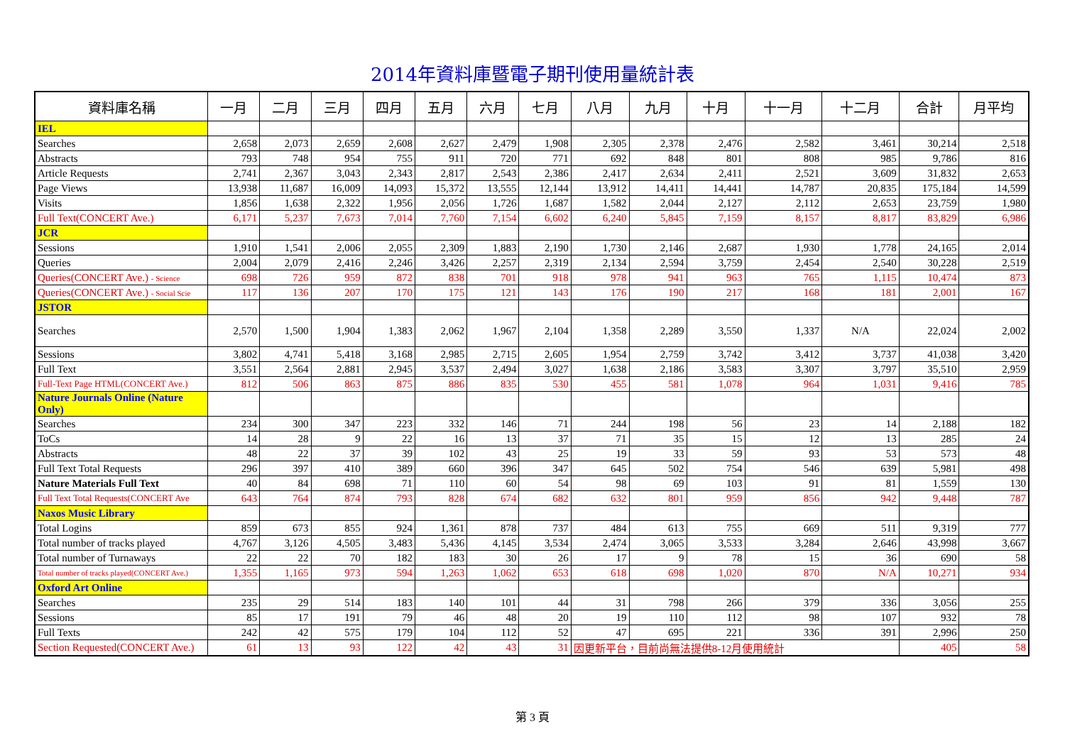2014年資料庫暨電子期刊使用量統計表
| 資料庫名稱 | 一月 | 二月 | 三月 | 四月 | 五月 | 六月 | 七月 | 八月 | 九月 | 十月 | 十一月 | 十二月 | 合計 | 月平均 |
| --- | --- | --- | --- | --- | --- | --- | --- | --- | --- | --- | --- | --- | --- | --- |
| IEL | | | | | | | | | | | | | | |
| Searches | 2,658 | 2,073 | 2,659 | 2,608 | 2,627 | 2,479 | 1,908 | 2,305 | 2,378 | 2,476 | 2,582 | 3,461 | 30,214 | 2,518 |
| Abstracts | 793 | 748 | 954 | 755 | 911 | 720 | 771 | 692 | 848 | 801 | 808 | 985 | 9,786 | 816 |
| Article Requests | 2,741 | 2,367 | 3,043 | 2,343 | 2,817 | 2,543 | 2,386 | 2,417 | 2,634 | 2,411 | 2,521 | 3,609 | 31,832 | 2,653 |
| Page Views | 13,938 | 11,687 | 16,009 | 14,093 | 15,372 | 13,555 | 12,144 | 13,912 | 14,411 | 14,441 | 14,787 | 20,835 | 175,184 | 14,599 |
| Visits | 1,856 | 1,638 | 2,322 | 1,956 | 2,056 | 1,726 | 1,687 | 1,582 | 2,044 | 2,127 | 2,112 | 2,653 | 23,759 | 1,980 |
| Full Text(CONCERT Ave.) | 6,171 | 5,237 | 7,673 | 7,014 | 7,760 | 7,154 | 6,602 | 6,240 | 5,845 | 7,159 | 8,157 | 8,817 | 83,829 | 6,986 |
| JCR | | | | | | | | | | | | | | |
| Sessions | 1,910 | 1,541 | 2,006 | 2,055 | 2,309 | 1,883 | 2,190 | 1,730 | 2,146 | 2,687 | 1,930 | 1,778 | 24,165 | 2,014 |
| Queries | 2,004 | 2,079 | 2,416 | 2,246 | 3,426 | 2,257 | 2,319 | 2,134 | 2,594 | 3,759 | 2,454 | 2,540 | 30,228 | 2,519 |
| Queries(CONCERT Ave.) - Science | 698 | 726 | 959 | 872 | 838 | 701 | 918 | 978 | 941 | 963 | 765 | 1,115 | 10,474 | 873 |
| Queries(CONCERT Ave.) - Social Scie | 117 | 136 | 207 | 170 | 175 | 121 | 143 | 176 | 190 | 217 | 168 | 181 | 2,001 | 167 |
| JSTOR | | | | | | | | | | | | | | |
| Searches | 2,570 | 1,500 | 1,904 | 1,383 | 2,062 | 1,967 | 2,104 | 1,358 | 2,289 | 3,550 | 1,337 | N/A | 22,024 | 2,002 |
| Sessions | 3,802 | 4,741 | 5,418 | 3,168 | 2,985 | 2,715 | 2,605 | 1,954 | 2,759 | 3,742 | 3,412 | 3,737 | 41,038 | 3,420 |
| Full Text | 3,551 | 2,564 | 2,881 | 2,945 | 3,537 | 2,494 | 3,027 | 1,638 | 2,186 | 3,583 | 3,307 | 3,797 | 35,510 | 2,959 |
| Full-Text Page HTML(CONCERT Ave.) | 812 | 506 | 863 | 875 | 886 | 835 | 530 | 455 | 581 | 1,078 | 964 | 1,031 | 9,416 | 785 |
| Nature Journals Online (Nature Only) | | | | | | | | | | | | | | |
| Searches | 234 | 300 | 347 | 223 | 332 | 146 | 71 | 244 | 198 | 56 | 23 | 14 | 2,188 | 182 |
| ToCs | 14 | 28 | 9 | 22 | 16 | 13 | 37 | 71 | 35 | 15 | 12 | 13 | 285 | 24 |
| Abstracts | 48 | 22 | 37 | 39 | 102 | 43 | 25 | 19 | 33 | 59 | 93 | 53 | 573 | 48 |
| Full Text Total Requests | 296 | 397 | 410 | 389 | 660 | 396 | 347 | 645 | 502 | 754 | 546 | 639 | 5,981 | 498 |
| Nature Materials Full Text | 40 | 84 | 698 | 71 | 110 | 60 | 54 | 98 | 69 | 103 | 91 | 81 | 1,559 | 130 |
| Full Text Total Requests(CONCERT Ave | 643 | 764 | 874 | 793 | 828 | 674 | 682 | 632 | 801 | 959 | 856 | 942 | 9,448 | 787 |
| Naxos Music Library | | | | | | | | | | | | | | |
| Total Logins | 859 | 673 | 855 | 924 | 1,361 | 878 | 737 | 484 | 613 | 755 | 669 | 511 | 9,319 | 777 |
| Total number of tracks played | 4,767 | 3,126 | 4,505 | 3,483 | 5,436 | 4,145 | 3,534 | 2,474 | 3,065 | 3,533 | 3,284 | 2,646 | 43,998 | 3,667 |
| Total number of Turnaways | 22 | 22 | 70 | 182 | 183 | 30 | 26 | 17 | 9 | 78 | 15 | 36 | 690 | 58 |
| Total number of tracks played(CONCERT Ave.) | 1,355 | 1,165 | 973 | 594 | 1,263 | 1,062 | 653 | 618 | 698 | 1,020 | 870 | N/A | 10,271 | 934 |
| Oxford Art Online | | | | | | | | | | | | | | |
| Searches | 235 | 29 | 514 | 183 | 140 | 101 | 44 | 31 | 798 | 266 | 379 | 336 | 3,056 | 255 |
| Sessions | 85 | 17 | 191 | 79 | 46 | 48 | 20 | 19 | 110 | 112 | 98 | 107 | 932 | 78 |
| Full Texts | 242 | 42 | 575 | 179 | 104 | 112 | 52 | 47 | 695 | 221 | 336 | 391 | 2,996 | 250 |
| Section Requested(CONCERT Ave.) | 61 | 13 | 93 | 122 | 42 | 43 | 31 | 因更新平台，目前尚無法提供8-12月使用統計 | | | | | 405 | 58 |
第 3 頁